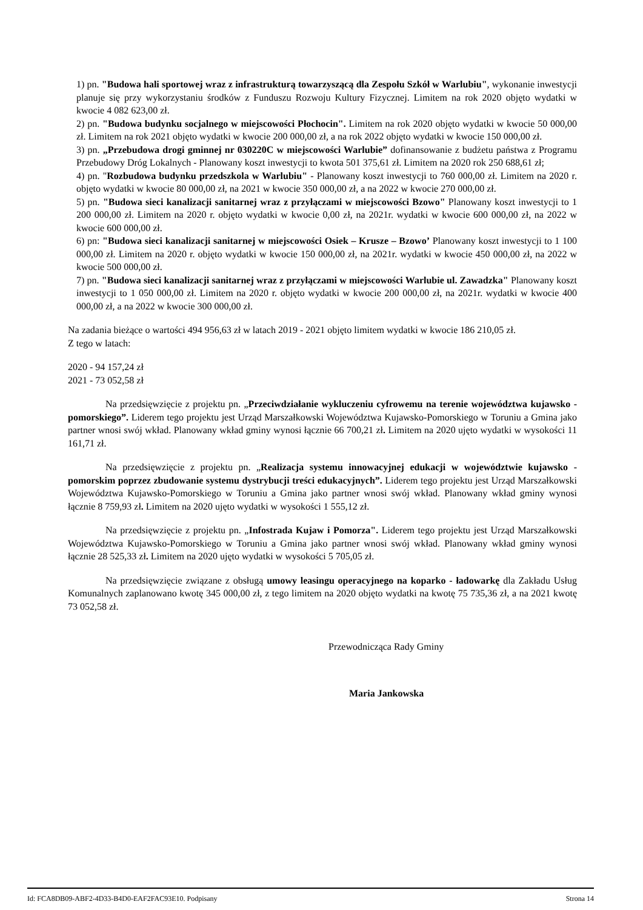1) pn. "Budowa hali sportowej wraz z infrastrukturą towarzyszącą dla Zespołu Szkół w Warlubiu", wykonanie inwestycji planuje się przy wykorzystaniu środków z Funduszu Rozwoju Kultury Fizycznej. Limitem na rok 2020 objęto wydatki w kwocie 4 082 623,00 zł.
2) pn. "Budowa budynku socjalnego w miejscowości Płochocin". Limitem na rok 2020 objęto wydatki w kwocie 50 000,00 zł. Limitem na rok 2021 objęto wydatki w kwocie 200 000,00 zł, a na rok 2022 objęto wydatki w kwocie 150 000,00 zł.
3) pn. „Przebudowa drogi gminnej nr 030220C w miejscowości Warlubie” dofinansowanie z budżetu państwa z Programu Przebudowy Dróg Lokalnych - Planowany koszt inwestycji to kwota 501 375,61 zł. Limitem na 2020 rok 250 688,61 zł;
4) pn. "Rozbudowa budynku przedszkola w Warlubiu" - Planowany koszt inwestycji to 760 000,00 zł. Limitem na 2020 r. objęto wydatki w kwocie 80 000,00 zł, na 2021 w kwocie 350 000,00 zł, a na 2022 w kwocie 270 000,00 zł.
5) pn. "Budowa sieci kanalizacji sanitarnej wraz z przyłączami w miejscowości Bzowo" Planowany koszt inwestycji to 1 200 000,00 zł. Limitem na 2020 r. objęto wydatki w kwocie 0,00 zł, na 2021r. wydatki w kwocie 600 000,00 zł, na 2022 w kwocie 600 000,00 zł.
6) pn: "Budowa sieci kanalizacji sanitarnej w miejscowości Osiek – Krusze – Bzowo’ Planowany koszt inwestycji to 1 100 000,00 zł. Limitem na 2020 r. objęto wydatki w kwocie 150 000,00 zł, na 2021r. wydatki w kwocie 450 000,00 zł, na 2022 w kwocie 500 000,00 zł.
7) pn. "Budowa sieci kanalizacji sanitarnej wraz z przyłączami w miejscowości Warlubie ul. Zawadzka" Planowany koszt inwestycji to 1 050 000,00 zł. Limitem na 2020 r. objęto wydatki w kwocie 200 000,00 zł, na 2021r. wydatki w kwocie 400 000,00 zł, a na 2022 w kwocie 300 000,00 zł.
Na zadania bieżące o wartości 494 956,63 zł w latach 2019 - 2021 objęto limitem wydatki w kwocie 186 210,05 zł.
Z tego w latach:
2020 - 94 157,24 zł
2021 - 73 052,58 zł
Na przedsięwzięcie z projektu pn. „Przeciwdziałanie wykluczeniu cyfrowemu na terenie województwa kujawsko - pomorskiego”. Liderem tego projektu jest Urząd Marszałkowski Województwa Kujawsko-Pomorskiego w Toruniu a Gmina jako partner wnosi swój wkład. Planowany wkład gminy wynosi łącznie 66 700,21 zł. Limitem na 2020 ujęto wydatki w wysokości 11 161,71 zł.
Na przedsięwzięcie z projektu pn. „Realizacja systemu innowacyjnej edukacji w województwie kujawsko - pomorskim poprzez zbudowanie systemu dystrybucji treści edukacyjnych”. Liderem tego projektu jest Urząd Marszałkowski Województwa Kujawsko-Pomorskiego w Toruniu a Gmina jako partner wnosi swój wkład. Planowany wkład gminy wynosi łącznie 8 759,93 zł. Limitem na 2020 ujęto wydatki w wysokości 1 555,12 zł.
Na przedsięwzięcie z projektu pn. „Infostrada Kujaw i Pomorza". Liderem tego projektu jest Urząd Marszałkowski Województwa Kujawsko-Pomorskiego w Toruniu a Gmina jako partner wnosi swój wkład. Planowany wkład gminy wynosi łącznie 28 525,33 zł. Limitem na 2020 ujęto wydatki w wysokości 5 705,05 zł.
Na przedsięwzięcie związane z obsługą umowy leasingu operacyjnego na koparko - ładowarkę dla Zakładu Usług Komunalnych zaplanowano kwotę 345 000,00 zł, z tego limitem na 2020 objęto wydatki na kwotę 75 735,36 zł, a na 2021 kwotę 73 052,58 zł.
Przewodnicząca Rady Gminy
Maria Jankowska
Id: FCA8DB09-ABF2-4D33-B4D0-EAF2FAC93E10. Podpisany Strona 14